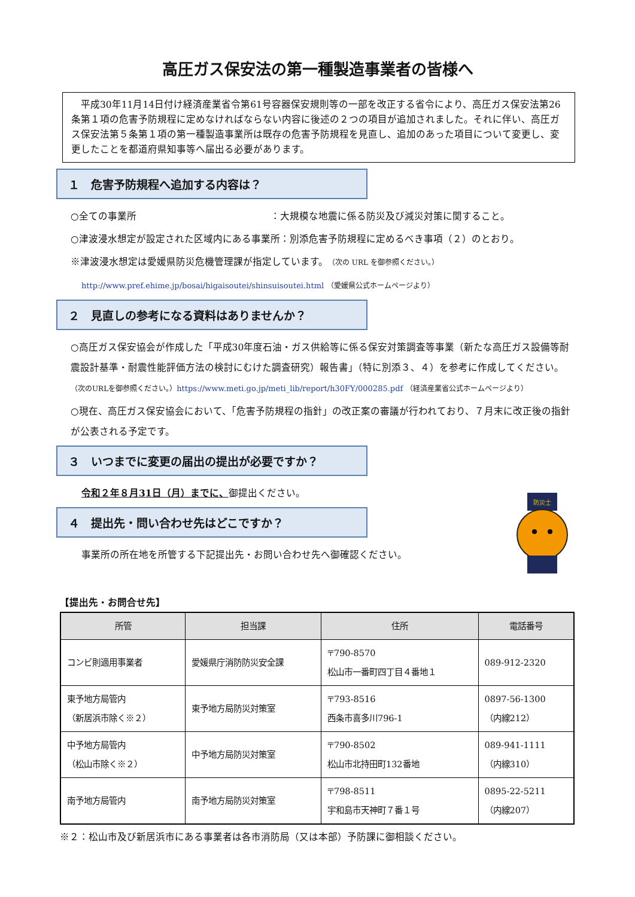高圧ガス保安法の第一種製造事業者の皆様へ
　平成30年11月14日付け経済産業省令第61号容器保安規則等の一部を改正する省令により、高圧ガス保安法第26条第１項の危害予防規程に定めなければならない内容に後述の２つの項目が追加されました。それに伴い、高圧ガス保安法第５条第１項の第一種製造事業所は既存の危害予防規程を見直し、追加のあった項目について変更し、変更したことを都道府県知事等へ届出る必要があります。
１　危害予防規程へ追加する内容は？
○全ての事業所　　　　　　　　　　　　　　：大規模な地震に係る防災及び減災対策に関すること。
○津波浸水想定が設定された区域内にある事業所：別添危害予防規程に定めるべき事項（２）のとおり。
※津波浸水想定は愛媛県防災危機管理課が指定しています。（次の URL を御参照ください。）
http://www.pref.ehime.jp/bosai/higaisoutei/shinsuisoutei.html （愛媛県公式ホームページより）
２　見直しの参考になる資料はありませんか？
○高圧ガス保安協会が作成した「平成30年度石油・ガス供給等に係る保安対策調査等事業（新たな高圧ガス設備等耐震設計基準・耐震性能評価方法の検討にむけた調査研究）報告書」（特に別添３、４）を参考に作成してください。（次のURLを御参照ください。）https://www.meti.go.jp/meti_lib/report/h30FY/000285.pdf （経済産業省公式ホームページより）
○現在、高圧ガス保安協会において、「危害予防規程の指針」の改正案の審議が行われており、７月末に改正後の指針が公表される予定です。
３　いつまでに変更の届出の提出が必要ですか？
令和２年８月31日（月）までに、御提出ください。
４　提出先・問い合わせ先はどこですか？
事業所の所在地を所管する下記提出先・お問い合わせ先へ御確認ください。
防災士
【提出先・お問合せ先】
| 所管 | 担当課 | 住所 | 電話番号 |
| --- | --- | --- | --- |
| コンビ則適用事業者 | 愛媛県庁消防防災安全課 | 〒790-8570 松山市一番町四丁目４番地１ | 089-912-2320 |
| 東予地方局管内 （新居浜市除く※２） | 東予地方局防災対策室 | 〒793-8516 西条市喜多川796-1 | 0897-56-1300 （内線212） |
| 中予地方局管内 （松山市除く※２） | 中予地方局防災対策室 | 〒790-8502 松山市北持田町132番地 | 089-941-1111 （内線310） |
| 南予地方局管内 | 南予地方局防災対策室 | 〒798-8511 宇和島市天神町７番１号 | 0895-22-5211 （内線207） |
※２：松山市及び新居浜市にある事業者は各市消防局（又は本部）予防課に御相談ください。